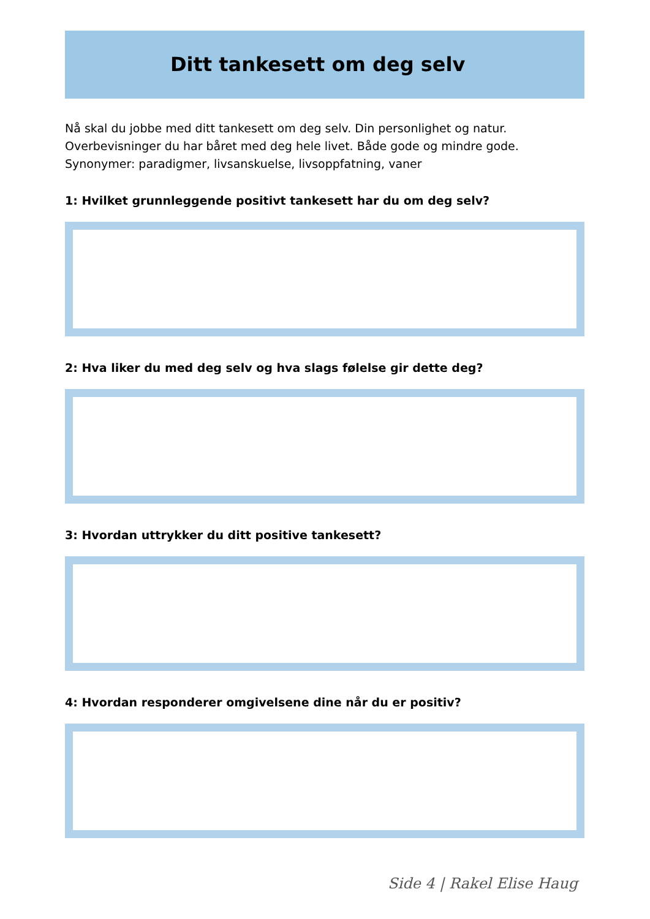Ditt tankesett om deg selv
Nå skal du jobbe med ditt tankesett om deg selv. Din personlighet og natur.
Overbevisninger du har båret med deg hele livet. Både gode og mindre gode.
Synonymer: paradigmer, livsanskuelse, livsoppfatning, vaner
1: Hvilket grunnleggende positivt tankesett har du om deg selv?
2: Hva liker du med deg selv og hva slags følelse gir dette deg?
3: Hvordan uttrykker du ditt positive tankesett?
4: Hvordan responderer omgivelsene dine når du er positiv?
Side 4 | Rakel Elise Haug